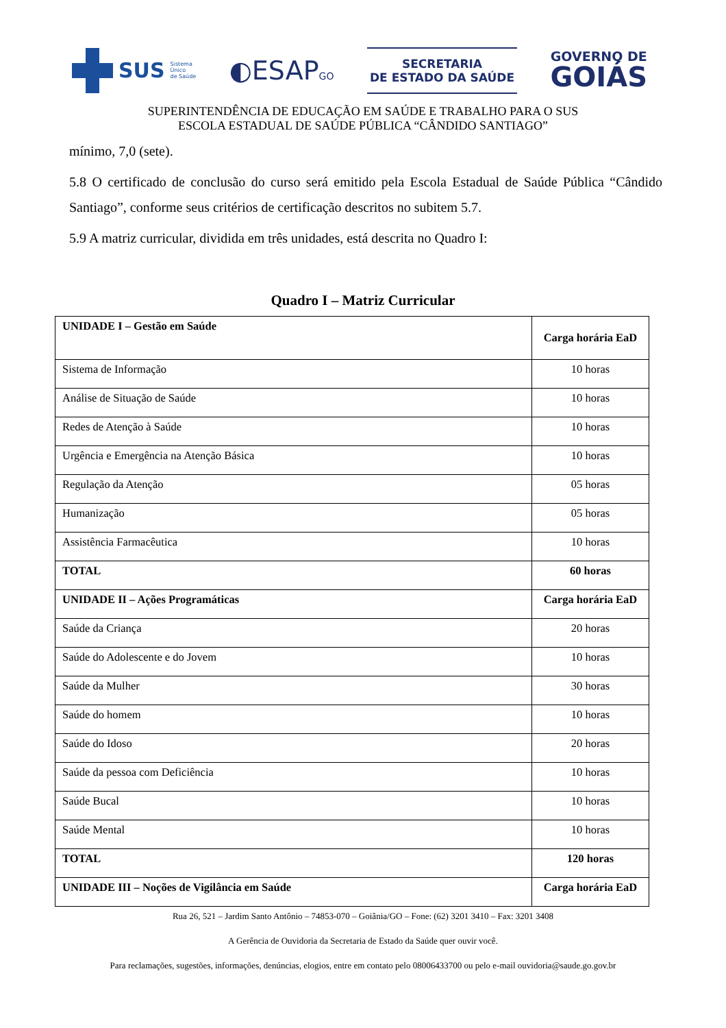SUS Sistema
Único
de Saúde
◐ESAPGO
SECRETARIA
DE ESTADO DA SAÚDE
GOVERNO DE
GOIÁS
SUPERINTENDÊNCIA DE EDUCAÇÃO EM SAÚDE E TRABALHO PARA O SUS
ESCOLA ESTADUAL DE SAÚDE PÚBLICA “CÂNDIDO SANTIAGO”
mínimo, 7,0 (sete).
5.8 O certificado de conclusão do curso será emitido pela Escola Estadual de Saúde Pública “Cândido Santiago”, conforme seus critérios de certificação descritos no subitem 5.7.
5.9 A matriz curricular, dividida em três unidades, está descrita no Quadro I:
Quadro I – Matriz Curricular
| UNIDADE I – Gestão em Saúde | Carga horária EaD |
| --- | --- |
| Sistema de Informação | 10 horas |
| Análise de Situação de Saúde | 10 horas |
| Redes de Atenção à Saúde | 10 horas |
| Urgência e Emergência na Atenção Básica | 10 horas |
| Regulação da Atenção | 05 horas |
| Humanização | 05 horas |
| Assistência Farmacêutica | 10 horas |
| TOTAL | 60 horas |
| UNIDADE II – Ações Programáticas | Carga horária EaD |
| Saúde da Criança | 20 horas |
| Saúde do Adolescente e do Jovem | 10 horas |
| Saúde da Mulher | 30 horas |
| Saúde do homem | 10 horas |
| Saúde do Idoso | 20 horas |
| Saúde da pessoa com Deficiência | 10 horas |
| Saúde Bucal | 10 horas |
| Saúde Mental | 10 horas |
| TOTAL | 120 horas |
| UNIDADE III – Noções de Vigilância em Saúde | Carga horária EaD |
Rua 26, 521 – Jardim Santo Antônio – 74853-070 – Goiânia/GO – Fone: (62) 3201 3410 – Fax: 3201 3408
A Gerência de Ouvidoria da Secretaria de Estado da Saúde quer ouvir você.
Para reclamações, sugestões, informações, denúncias, elogios, entre em contato pelo 08006433700 ou pelo e-mail ouvidoria@saude.go.gov.br